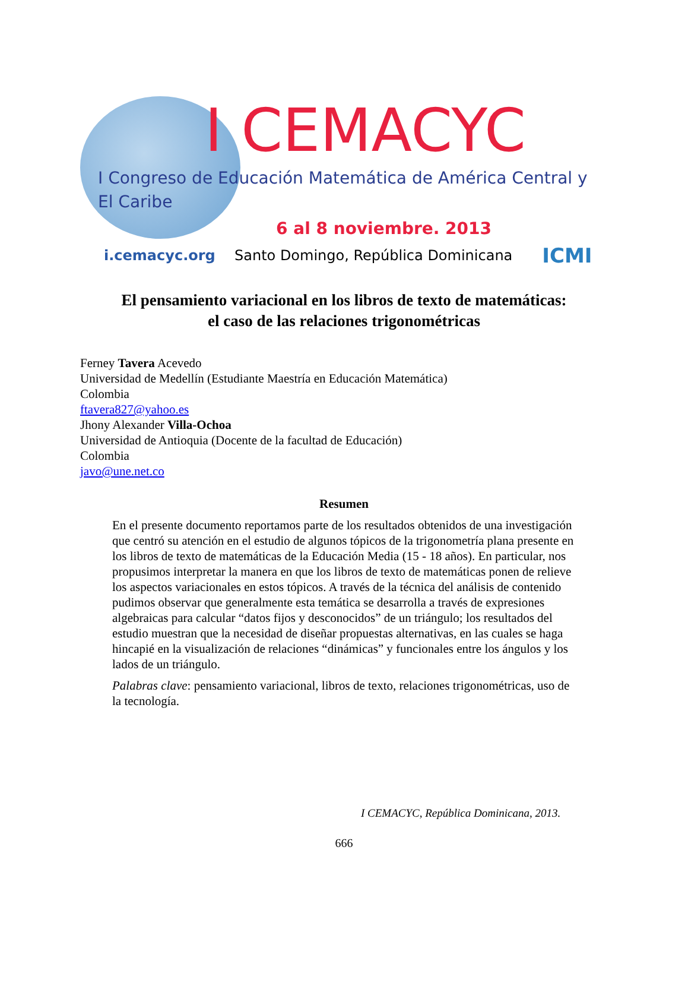I CEMACYC
I Congreso de Educación Matemática de América Central y El Caribe
6 al 8 noviembre. 2013
i.cemacyc.org Santo Domingo, República Dominicana ICMI
El pensamiento variacional en los libros de texto de matemáticas:
el caso de las relaciones trigonométricas
Ferney Tavera Acevedo
Universidad de Medellín (Estudiante Maestría en Educación Matemática)
Colombia
ftavera827@yahoo.es
Jhony Alexander Villa-Ochoa
Universidad de Antioquia (Docente de la facultad de Educación)
Colombia
javo@une.net.co
Resumen
En el presente documento reportamos parte de los resultados obtenidos de una investigación que centró su atención en el estudio de algunos tópicos de la trigonometría plana presente en los libros de texto de matemáticas de la Educación Media (15 - 18 años). En particular, nos propusimos interpretar la manera en que los libros de texto de matemáticas ponen de relieve los aspectos variacionales en estos tópicos. A través de la técnica del análisis de contenido pudimos observar que generalmente esta temática se desarrolla a través de expresiones algebraicas para calcular “datos fijos y desconocidos” de un triángulo; los resultados del estudio muestran que la necesidad de diseñar propuestas alternativas, en las cuales se haga hincapié en la visualización de relaciones “dinámicas” y funcionales entre los ángulos y los lados de un triángulo.
Palabras clave: pensamiento variacional, libros de texto, relaciones trigonométricas, uso de la tecnología.
I CEMACYC, República Dominicana, 2013.
666